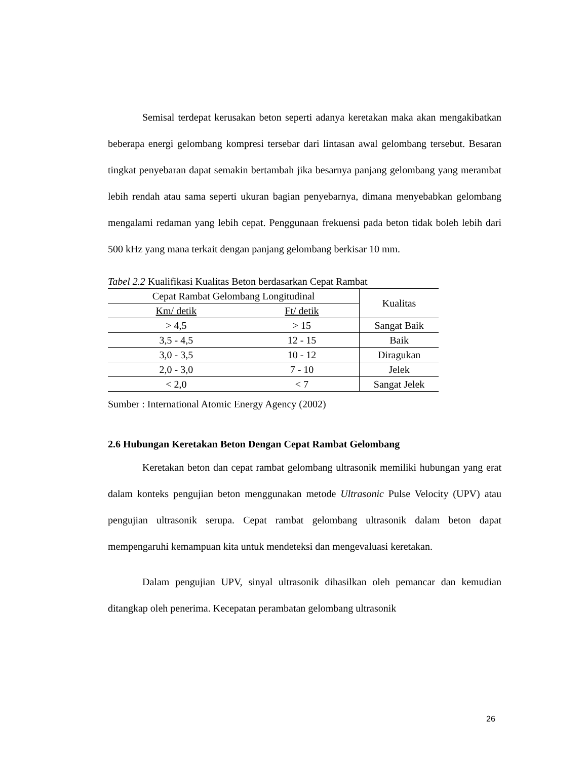Semisal terdepat kerusakan beton seperti adanya keretakan maka akan mengakibatkan beberapa energi gelombang kompresi tersebar dari lintasan awal gelombang tersebut. Besaran tingkat penyebaran dapat semakin bertambah jika besarnya panjang gelombang yang merambat lebih rendah atau sama seperti ukuran bagian penyebarnya, dimana menyebabkan gelombang mengalami redaman yang lebih cepat. Penggunaan frekuensi pada beton tidak boleh lebih dari 500 kHz yang mana terkait dengan panjang gelombang berkisar 10 mm.
Tabel 2.2 Kualifikasi Kualitas Beton berdasarkan Cepat Rambat
| Cepat Rambat Gelombang Longitudinal | | Kualitas |
| --- | --- | --- |
| Km/ detik | Ft/ detik | |
| > 4,5 | > 15 | Sangat Baik |
| 3,5 - 4,5 | 12 - 15 | Baik |
| 3,0 - 3,5 | 10 - 12 | Diragukan |
| 2,0 - 3,0 | 7 - 10 | Jelek |
| < 2,0 | < 7 | Sangat Jelek |
Sumber : International Atomic Energy Agency (2002)
2.6 Hubungan Keretakan Beton Dengan Cepat Rambat Gelombang
Keretakan beton dan cepat rambat gelombang ultrasonik memiliki hubungan yang erat dalam konteks pengujian beton menggunakan metode Ultrasonic Pulse Velocity (UPV) atau pengujian ultrasonik serupa. Cepat rambat gelombang ultrasonik dalam beton dapat mempengaruhi kemampuan kita untuk mendeteksi dan mengevaluasi keretakan.
Dalam pengujian UPV, sinyal ultrasonik dihasilkan oleh pemancar dan kemudian ditangkap oleh penerima. Kecepatan perambatan gelombang ultrasonik
26